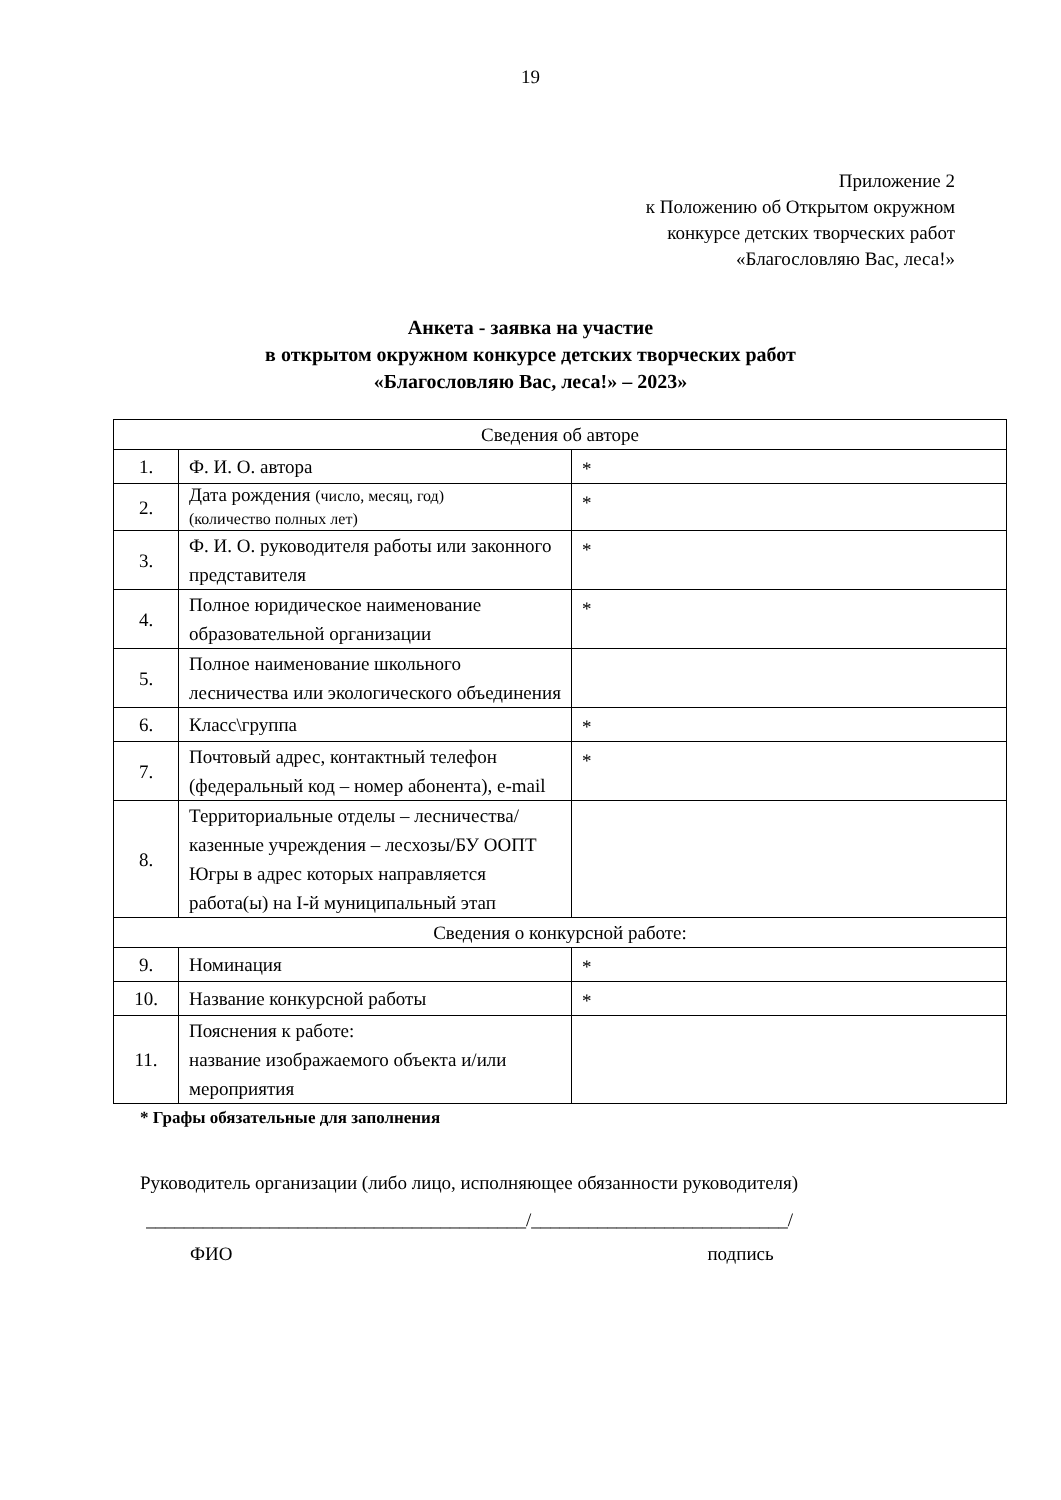19
Приложение 2
к Положению об Открытом окружном
конкурсе детских творческих работ
«Благословляю Вас, леса!»
Анкета - заявка на участие
в открытом окружном конкурсе детских творческих работ
«Благословляю Вас, леса!» – 2023»
| Сведения об авторе | | |
| 1. | Ф. И. О. автора | * |
| 2. | Дата рождения (число, месяц, год) (количество полных лет) | * |
| 3. | Ф. И. О. руководителя работы или законного представителя | * |
| 4. | Полное юридическое наименование образовательной организации | * |
| 5. | Полное наименование школьного лесничества или экологического объединения | |
| 6. | Класс\группа | * |
| 7. | Почтовый адрес, контактный телефон (федеральный код – номер абонента), e-mail | * |
| 8. | Территориальные отделы – лесничества/ казенные учреждения – лесхозы/БУ ООПТ Югры в адрес которых направляется работа(ы) на I-й муниципальный этап | |
| Сведения о конкурсной работе: | | |
| 9. | Номинация | * |
| 10. | Название конкурсной работы | * |
| 11. | Пояснения к работе: название изображаемого объекта и/или мероприятия | |
* Графы обязательные для заполнения
Руководитель организации (либо лицо, исполняющее обязанности руководителя)
________________________________________/___________________________/
ФИО подпись